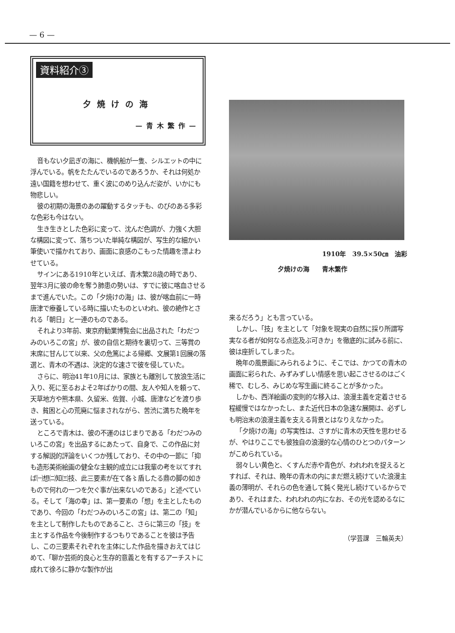— 6 —
資料紹介③
夕焼けの海
—青木繁作—
音もない夕凪ぎの海に、機帆船が一隻、シルエットの中に浮んでいる。帆をたたんでいるのであろうか、それは何処か遠い国籍を想わせて、重く波にのめり込んだ姿が、いかにも物悲しい。
彼の初期の海景のあの躍動するタッチも、のびのある多彩な色彩も今はない。
生き生きとした色彩に変って、沈んだ色調が、力強く大胆な構図に変って、落ちついた単純な構図が、写生的な細かい筆使いで描かれており、画面に哀感のこもった情趣を漂よわせている。
サインにある1910年といえば、青木繁28歳の時であり、翌年3月に彼の命を奪う肺患の勢いは、すでに彼に喀血させるまで進んでいた。この「夕焼けの海」は、彼が喀血前に一時唐津で療養している時に描いたものといわれ、彼の絶作とされる「朝日」と一連のものである。
それより3年前、東京府勧業博覧会に出品された「わだつみのいろこの宮」が、彼の自信と期待を裏切って、三等賞の末席に甘んじて以来、父の危篤による帰郷、文展第1回展の落選と、青木の不遇は、決定的な速さで彼を侵していた。
さらに、明治41年10月には、家族とも離別して放浪生活に入り、死に至るおよそ2年ばかりの間、友人や知人を頼って、天草地方や熊本県、久留米、佐賀、小城、唐津などを渡り歩き、貧困と心の荒廃に悩まされながら、苦渋に満ちた晩年を送っている。
ところで青木は、彼の不運のはじまりである「わだつみのいろこの宮」を出品するにあたって、自身で、この作品に対する解説的評論をいくつか残しており、その中の一節に「抑も造形美術絵画の健全な主観的成立には我輩の考を以てすれば㈠想㈡知㈢技、此三要素が在て各〻盾したる鼎の脚の如きもので何れの一つを欠ぐ事が出来ないのである」と述べている。そして「海の幸」は、第一要素の「想」を主としたものであり、今回の「わだつみのいろこの宮」は、第二の「知」を主として制作したものであること、さらに第三の「技」を主とする作品を今後制作するつもりであることを彼は予告し、この三要素それぞれを主体にした作品を描きおえてはじめて、「聊か芸術的良心と生存的意義とを有するアーチストに成れて徐ろに静かな製作が出
1910年　39.5×50㎝　油彩
夕焼けの海　　青木繁作
来るだろう」とも言っている。
しかし、「技」を主として「対象を現実の自然に採り所謂写実なる者が如何なる点迄及ぶ可きか」を徹底的に試みる前に、彼は座折してしまった。
晩年の風景画にみられるように、そこでは、かつての青木の画面に彩られた、みずみずしい情感を思い起こさせるのはごく稀で、むしろ、みじめな写生画に終ることが多かった。
しかも、西洋絵画の変則的な移入は、浪漫主義を定着させる程緩慢ではなかったし、また近代日本の急速な展開は、必ずしも明治末の浪漫主義を支える背景とはなりえなかった。
「夕焼けの海」の写実性は、さすがに青木の天性を思わせるが、やはりここでも彼独自の浪漫的な心情のひとつのパターンがこめられている。
弱々しい黄色と、くすんだ赤や青色が、われわれを捉えるとすれば、それは、晩年の青木の内にまだ燃え続けていた浪漫主義の薄明が、それらの色を通して鈍く発光し続けているからであり、それはまた、われわれの内になお、その光を認めるなにかが潜んでいるからに他ならない。
（学芸課　三輪英夫）